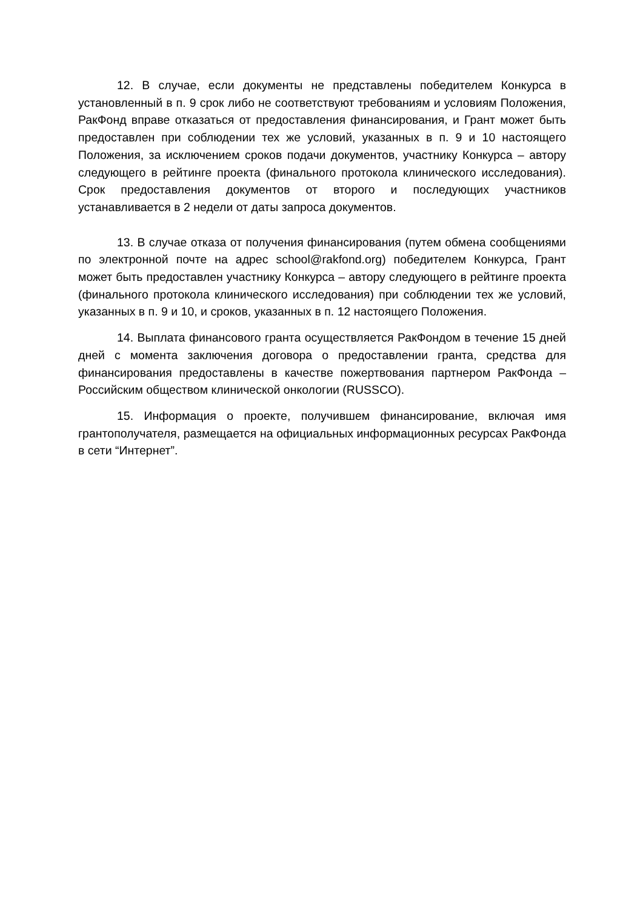12. В случае, если документы не представлены победителем Конкурса в установленный в п. 9 срок либо не соответствуют требованиям и условиям Положения, РакФонд вправе отказаться от предоставления финансирования, и Грант может быть предоставлен при соблюдении тех же условий, указанных в п. 9 и 10 настоящего Положения, за исключением сроков подачи документов, участнику Конкурса – автору следующего в рейтинге проекта (финального протокола клинического исследования). Срок предоставления документов от второго и последующих участников устанавливается в 2 недели от даты запроса документов.
13. В случае отказа от получения финансирования (путем обмена сообщениями по электронной почте на адрес school@rakfond.org) победителем Конкурса, Грант может быть предоставлен участнику Конкурса – автору следующего в рейтинге проекта (финального протокола клинического исследования) при соблюдении тех же условий, указанных в п. 9 и 10, и сроков, указанных в п. 12 настоящего Положения.
14. Выплата финансового гранта осуществляется РакФондом в течение 15 дней дней с момента заключения договора о предоставлении гранта, средства для финансирования предоставлены в качестве пожертвования партнером РакФонда – Российским обществом клинической онкологии (RUSSCO).
15. Информация о проекте, получившем финансирование, включая имя грантополучателя, размещается на официальных информационных ресурсах РакФонда в сети “Интернет”.